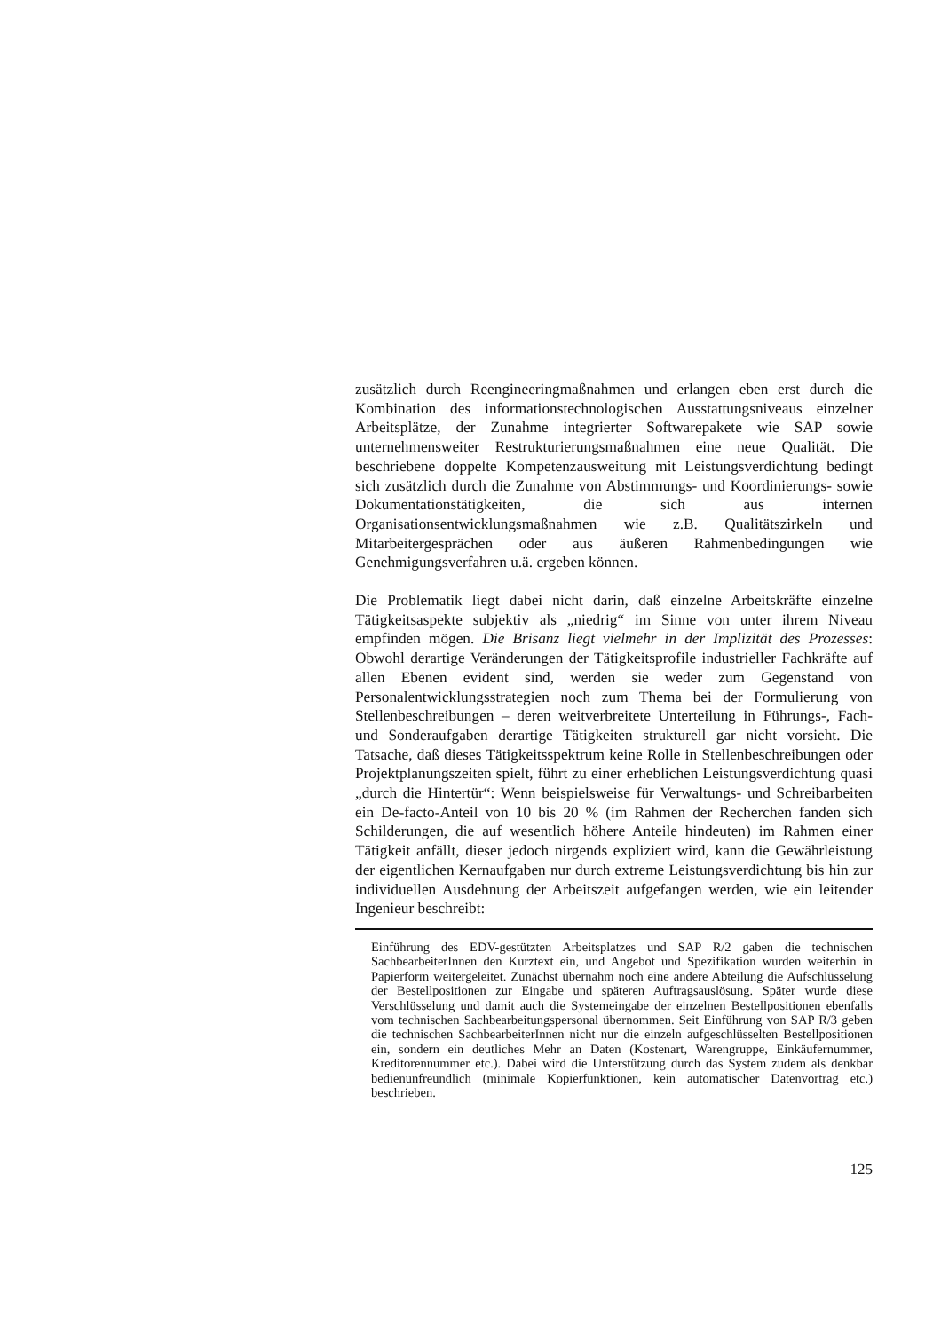zusätzlich durch Reengineeringmaßnahmen und erlangen eben erst durch die Kombination des informationstechnologischen Ausstattungsniveaus einzelner Arbeitsplätze, der Zunahme integrierter Softwarepakete wie SAP sowie unternehmensweiter Restrukturierungsmaßnahmen eine neue Qualität. Die beschriebene doppelte Kompetenzausweitung mit Leistungsverdichtung bedingt sich zusätzlich durch die Zunahme von Abstimmungs- und Koordinierungs- sowie Dokumentationstätigkeiten, die sich aus internen Organisationsentwicklungsmaßnahmen wie z.B. Qualitätszirkeln und Mitarbeitergesprächen oder aus äußeren Rahmenbedingungen wie Genehmigungsverfahren u.ä. ergeben können.
Die Problematik liegt dabei nicht darin, daß einzelne Arbeitskräfte einzelne Tätigkeitsaspekte subjektiv als „niedrig“ im Sinne von unter ihrem Niveau empfinden mögen. Die Brisanz liegt vielmehr in der Implizität des Prozesses: Obwohl derartige Veränderungen der Tätigkeitsprofile industrieller Fachkräfte auf allen Ebenen evident sind, werden sie weder zum Gegenstand von Personalentwicklungsstrategien noch zum Thema bei der Formulierung von Stellenbeschreibungen – deren weitverbreitete Unterteilung in Führungs-, Fach- und Sonderaufgaben derartige Tätigkeiten strukturell gar nicht vorsieht. Die Tatsache, daß dieses Tätigkeitsspektrum keine Rolle in Stellenbeschreibungen oder Projektplanungszeiten spielt, führt zu einer erheblichen Leistungsverdichtung quasi „durch die Hintertür“: Wenn beispielsweise für Verwaltungs- und Schreibarbeiten ein De-facto-Anteil von 10 bis 20 % (im Rahmen der Recherchen fanden sich Schilderungen, die auf wesentlich höhere Anteile hindeuten) im Rahmen einer Tätigkeit anfällt, dieser jedoch nirgends expliziert wird, kann die Gewährleistung der eigentlichen Kernaufgaben nur durch extreme Leistungsverdichtung bis hin zur individuellen Ausdehnung der Arbeitszeit aufgefangen werden, wie ein leitender Ingenieur beschreibt:
Einführung des EDV-gestützten Arbeitsplatzes und SAP R/2 gaben die technischen SachbearbeiterInnen den Kurztext ein, und Angebot und Spezifikation wurden weiterhin in Papierform weitergeleitet. Zunächst übernahm noch eine andere Abteilung die Aufschlüsselung der Bestellpositionen zur Eingabe und späteren Auftragsauslösung. Später wurde diese Verschlüsselung und damit auch die Systemeingabe der einzelnen Bestellpositionen ebenfalls vom technischen Sachbearbeitungspersonal übernommen. Seit Einführung von SAP R/3 geben die technischen SachbearbeiterInnen nicht nur die einzeln aufgeschlüsselten Bestellpositionen ein, sondern ein deutliches Mehr an Daten (Kostenart, Warengruppe, Einkäufernummer, Kreditorennummer etc.). Dabei wird die Unterstützung durch das System zudem als denkbar bedienunfreundlich (minimale Kopierfunktionen, kein automatischer Datenvortrag etc.) beschrieben.
125